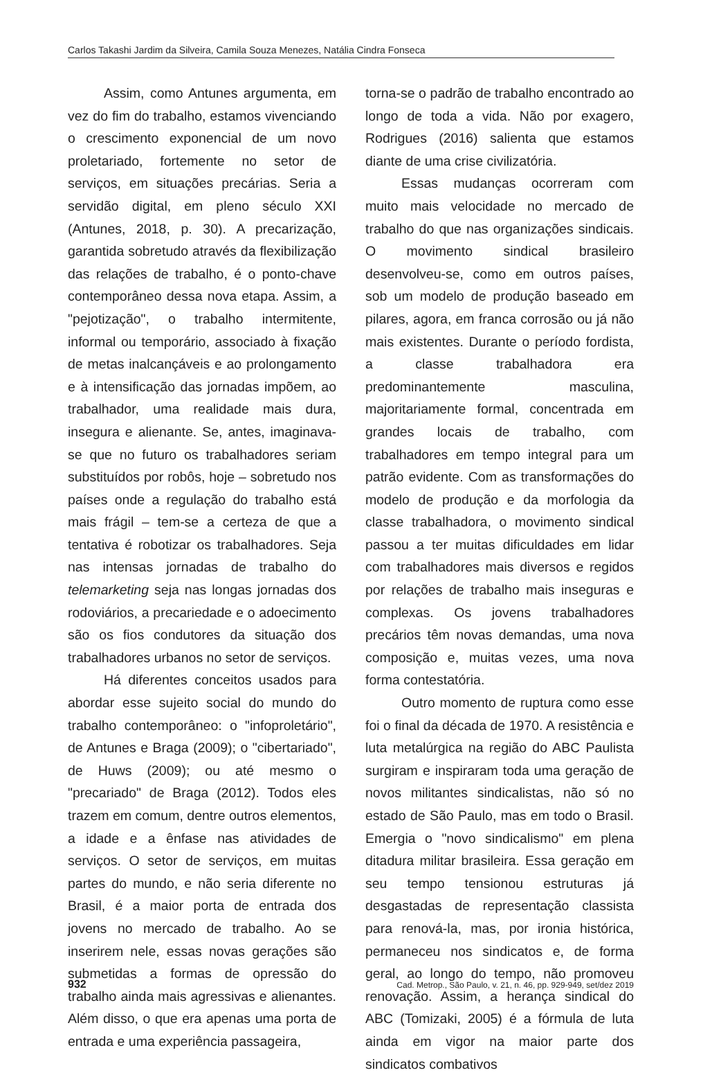Carlos Takashi Jardim da Silveira, Camila Souza Menezes, Natália Cindra Fonseca
Assim, como Antunes argumenta, em vez do fim do trabalho, estamos vivenciando o crescimento exponencial de um novo proletariado, fortemente no setor de serviços, em situações precárias. Seria a servidão digital, em pleno século XXI (Antunes, 2018, p. 30). A precarização, garantida sobretudo através da flexibilização das relações de trabalho, é o ponto-chave contemporâneo dessa nova etapa. Assim, a "pejotização", o trabalho intermitente, informal ou temporário, associado à fixação de metas inalcançáveis e ao prolongamento e à intensificação das jornadas impõem, ao trabalhador, uma realidade mais dura, insegura e alienante. Se, antes, imaginava-se que no futuro os trabalhadores seriam substituídos por robôs, hoje – sobretudo nos países onde a regulação do trabalho está mais frágil – tem-se a certeza de que a tentativa é robotizar os trabalhadores. Seja nas intensas jornadas de trabalho do telemarketing seja nas longas jornadas dos rodoviários, a precariedade e o adoecimento são os fios condutores da situação dos trabalhadores urbanos no setor de serviços.
Há diferentes conceitos usados para abordar esse sujeito social do mundo do trabalho contemporâneo: o "infoproletário", de Antunes e Braga (2009); o "cibertariado", de Huws (2009); ou até mesmo o "precariado" de Braga (2012). Todos eles trazem em comum, dentre outros elementos, a idade e a ênfase nas atividades de serviços. O setor de serviços, em muitas partes do mundo, e não seria diferente no Brasil, é a maior porta de entrada dos jovens no mercado de trabalho. Ao se inserirem nele, essas novas gerações são submetidas a formas de opressão do trabalho ainda mais agressivas e alienantes. Além disso, o que era apenas uma porta de entrada e uma experiência passageira,
torna-se o padrão de trabalho encontrado ao longo de toda a vida. Não por exagero, Rodrigues (2016) salienta que estamos diante de uma crise civilizatória.
Essas mudanças ocorreram com muito mais velocidade no mercado de trabalho do que nas organizações sindicais. O movimento sindical brasileiro desenvolveu-se, como em outros países, sob um modelo de produção baseado em pilares, agora, em franca corrosão ou já não mais existentes. Durante o período fordista, a classe trabalhadora era predominantemente masculina, majoritariamente formal, concentrada em grandes locais de trabalho, com trabalhadores em tempo integral para um patrão evidente. Com as transformações do modelo de produção e da morfologia da classe trabalhadora, o movimento sindical passou a ter muitas dificuldades em lidar com trabalhadores mais diversos e regidos por relações de trabalho mais inseguras e complexas. Os jovens trabalhadores precários têm novas demandas, uma nova composição e, muitas vezes, uma nova forma contestatória.
Outro momento de ruptura como esse foi o final da década de 1970. A resistência e luta metalúrgica na região do ABC Paulista surgiram e inspiraram toda uma geração de novos militantes sindicalistas, não só no estado de São Paulo, mas em todo o Brasil. Emergia o "novo sindicalismo" em plena ditadura militar brasileira. Essa geração em seu tempo tensionou estruturas já desgastadas de representação classista para renová-la, mas, por ironia histórica, permaneceu nos sindicatos e, de forma geral, ao longo do tempo, não promoveu renovação. Assim, a herança sindical do ABC (Tomizaki, 2005) é a fórmula de luta ainda em vigor na maior parte dos sindicatos combativos
932 Cad. Metrop., São Paulo, v. 21, n. 46, pp. 929-949, set/dez 2019